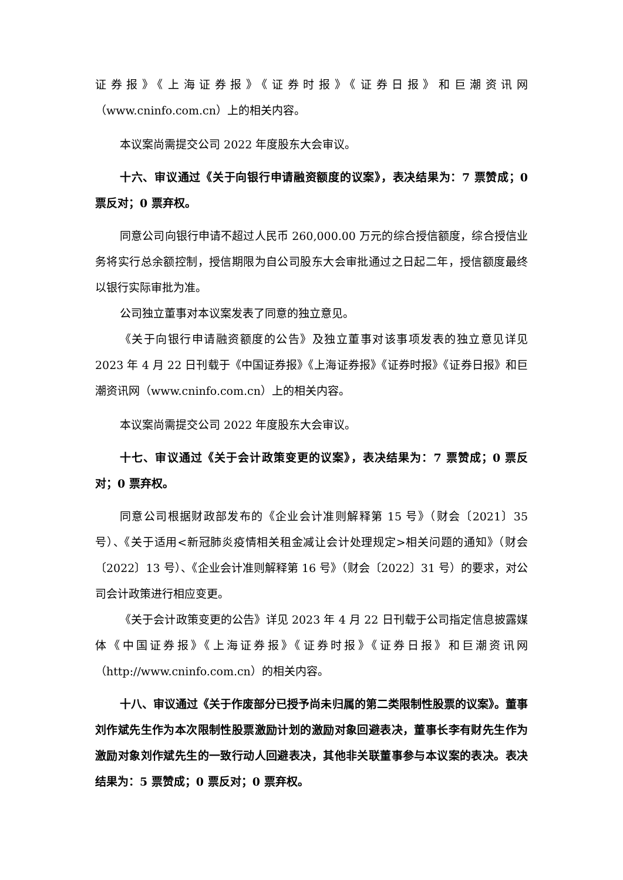证券报》《上海证券报》《证券时报》《证券日报》和巨潮资讯网（www.cninfo.com.cn）上的相关内容。
本议案尚需提交公司 2022 年度股东大会审议。
十六、审议通过《关于向银行申请融资额度的议案》，表决结果为：7 票赞成；0 票反对；0 票弃权。
同意公司向银行申请不超过人民币 260,000.00 万元的综合授信额度，综合授信业务将实行总余额控制，授信期限为自公司股东大会审批通过之日起二年，授信额度最终以银行实际审批为准。
公司独立董事对本议案发表了同意的独立意见。
《关于向银行申请融资额度的公告》及独立董事对该事项发表的独立意见详见 2023 年 4 月 22 日刊载于《中国证券报》《上海证券报》《证券时报》《证券日报》和巨潮资讯网（www.cninfo.com.cn）上的相关内容。
本议案尚需提交公司 2022 年度股东大会审议。
十七、审议通过《关于会计政策变更的议案》，表决结果为：7 票赞成；0 票反对；0 票弃权。
同意公司根据财政部发布的《企业会计准则解释第 15 号》（财会〔2021〕35 号）、《关于适用<新冠肺炎疫情相关租金减让会计处理规定>相关问题的通知》（财会〔2022〕13 号）、《企业会计准则解释第 16 号》（财会〔2022〕31 号）的要求，对公司会计政策进行相应变更。
《关于会计政策变更的公告》详见 2023 年 4 月 22 日刊载于公司指定信息披露媒体《中国证券报》《上海证券报》《证券时报》《证券日报》和巨潮资讯网（http://www.cninfo.com.cn）的相关内容。
十八、审议通过《关于作废部分已授予尚未归属的第二类限制性股票的议案》。董事刘作斌先生作为本次限制性股票激励计划的激励对象回避表决，董事长李有财先生作为激励对象刘作斌先生的一致行动人回避表决，其他非关联董事参与本议案的表决。表决结果为：5 票赞成；0 票反对；0 票弃权。